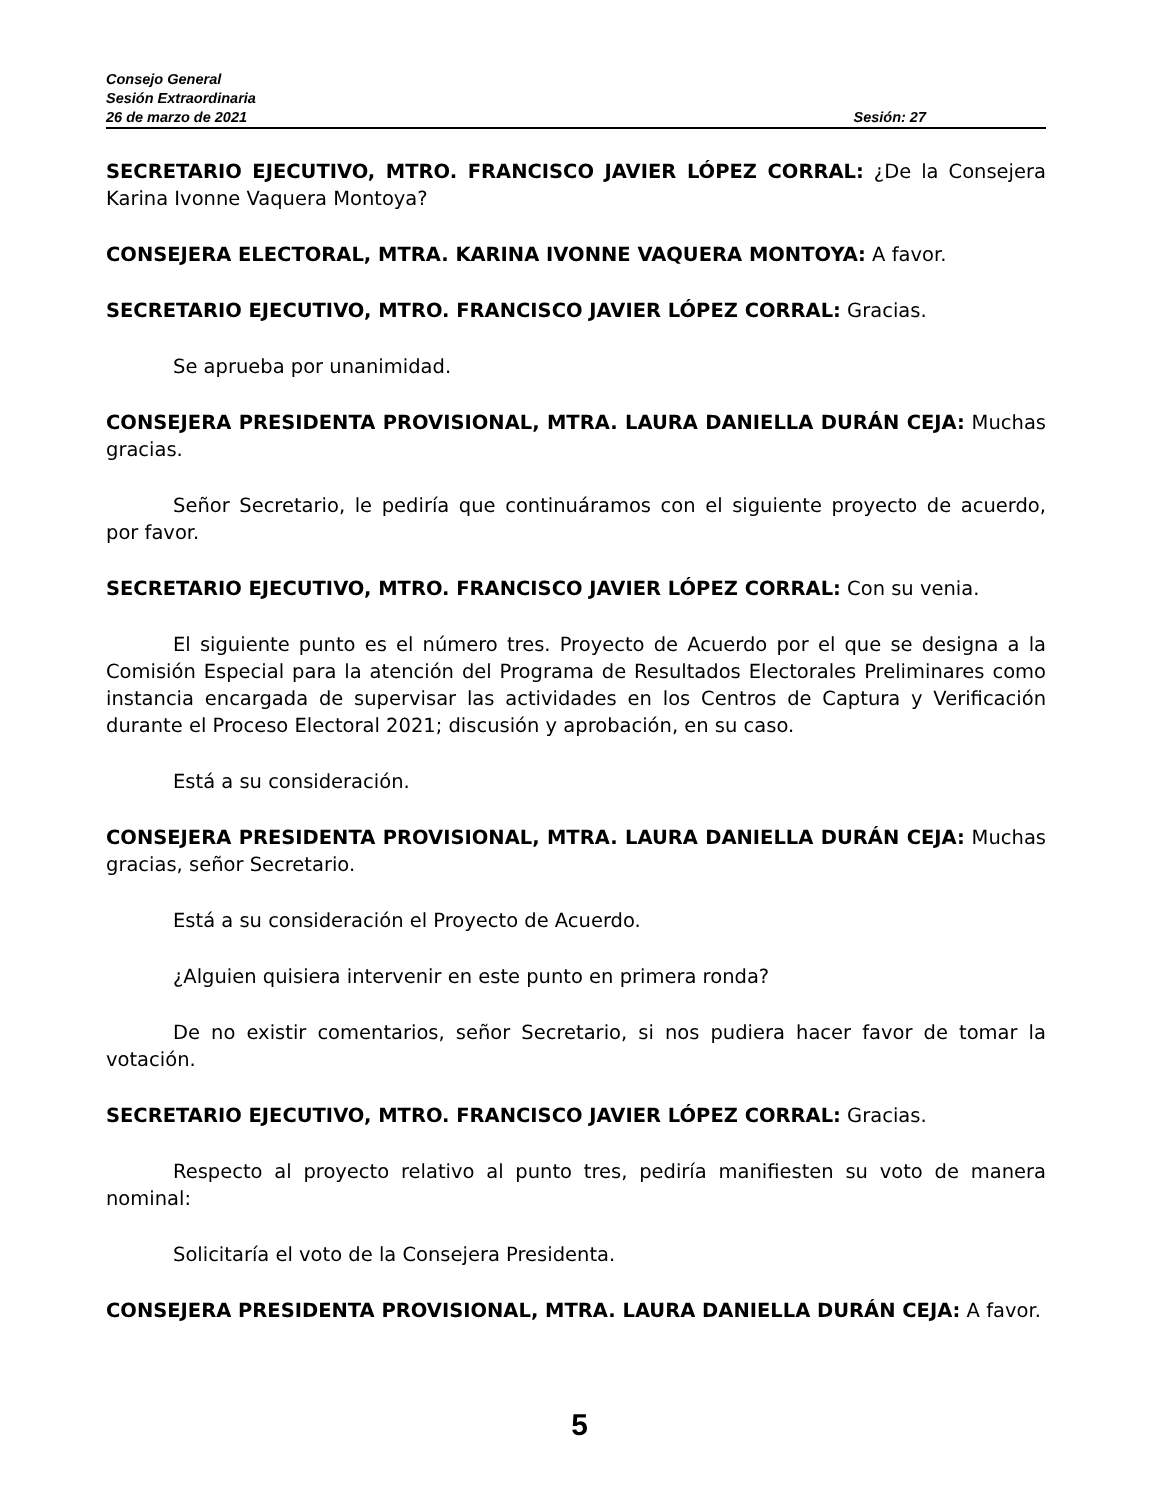Consejo General
Sesión Extraordinaria
26 de marzo de 2021 Sesión: 27
SECRETARIO EJECUTIVO, MTRO. FRANCISCO JAVIER LÓPEZ CORRAL: ¿De la Consejera Karina Ivonne Vaquera Montoya?
CONSEJERA ELECTORAL, MTRA. KARINA IVONNE VAQUERA MONTOYA: A favor.
SECRETARIO EJECUTIVO, MTRO. FRANCISCO JAVIER LÓPEZ CORRAL: Gracias.
Se aprueba por unanimidad.
CONSEJERA PRESIDENTA PROVISIONAL, MTRA. LAURA DANIELLA DURÁN CEJA: Muchas gracias.
Señor Secretario, le pediría que continuáramos con el siguiente proyecto de acuerdo, por favor.
SECRETARIO EJECUTIVO, MTRO. FRANCISCO JAVIER LÓPEZ CORRAL: Con su venia.
El siguiente punto es el número tres. Proyecto de Acuerdo por el que se designa a la Comisión Especial para la atención del Programa de Resultados Electorales Preliminares como instancia encargada de supervisar las actividades en los Centros de Captura y Verificación durante el Proceso Electoral 2021; discusión y aprobación, en su caso.
Está a su consideración.
CONSEJERA PRESIDENTA PROVISIONAL, MTRA. LAURA DANIELLA DURÁN CEJA: Muchas gracias, señor Secretario.
Está a su consideración el Proyecto de Acuerdo.
¿Alguien quisiera intervenir en este punto en primera ronda?
De no existir comentarios, señor Secretario, si nos pudiera hacer favor de tomar la votación.
SECRETARIO EJECUTIVO, MTRO. FRANCISCO JAVIER LÓPEZ CORRAL: Gracias.
Respecto al proyecto relativo al punto tres, pediría manifiesten su voto de manera nominal:
Solicitaría el voto de la Consejera Presidenta.
CONSEJERA PRESIDENTA PROVISIONAL, MTRA. LAURA DANIELLA DURÁN CEJA: A favor.
5